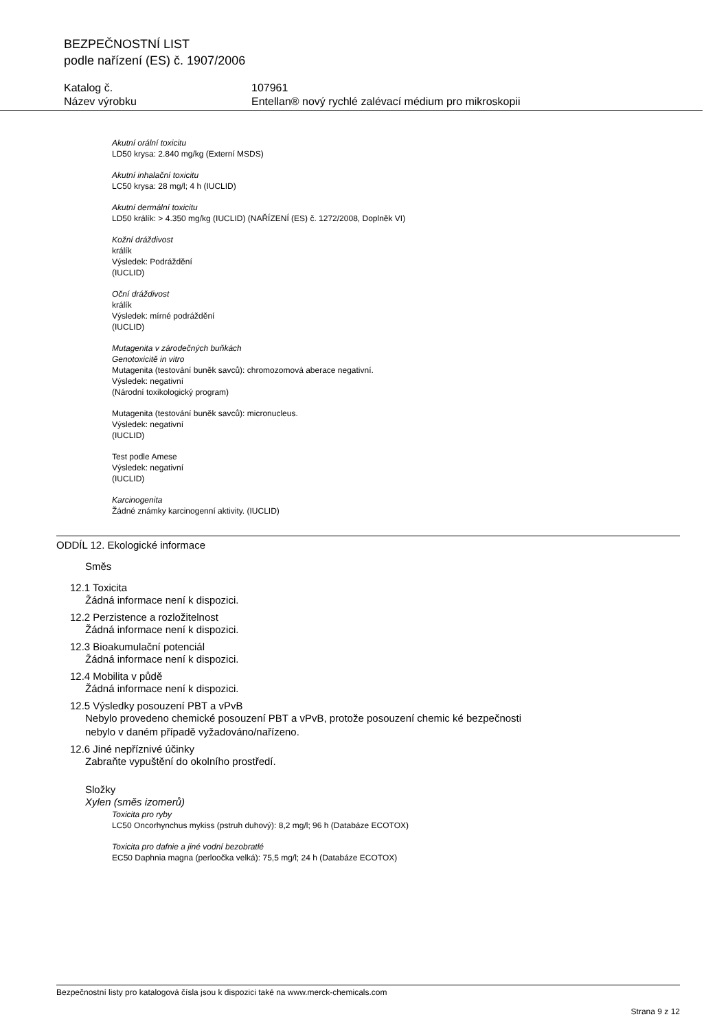BEZPEČNOSTNÍ LIST
podle nařízení (ES) č. 1907/2006
Katalog č. 107961
Název výrobku Entellan® nový rychlé zalévací médium pro mikroskopii
Akutní orální toxicitu
LD50 krysa: 2.840 mg/kg (Externí MSDS)
Akutní inhalační toxicitu
LC50 krysa: 28 mg/l; 4 h (IUCLID)
Akutní dermální toxicitu
LD50 králík: > 4.350 mg/kg (IUCLID) (NAŘÍZENÍ (ES) č. 1272/2008, Doplněk VI)
Kožní dráždivost
králík
Výsledek: Podráždění
(IUCLID)
Oční dráždivost
králík
Výsledek: mírné podráždění
(IUCLID)
Mutagenita v zárodečných buňkách
Genotoxicitě in vitro
Mutagenita (testování buněk savců): chromozomová aberace negativní.
Výsledek: negativní
(Národní toxikologický program)
Mutagenita (testování buněk savců): micronucleus.
Výsledek: negativní
(IUCLID)
Test podle Amese
Výsledek: negativní
(IUCLID)
Karcinogenita
Žádné známky karcinogenní aktivity. (IUCLID)
ODDÍL 12. Ekologické informace
Směs
12.1 Toxicita
Žádná informace není k dispozici.
12.2 Perzistence a rozložitelnost
Žádná informace není k dispozici.
12.3 Bioakumulační potenciál
Žádná informace není k dispozici.
12.4 Mobilita v půdě
Žádná informace není k dispozici.
12.5 Výsledky posouzení PBT a vPvB
Nebylo provedeno chemické posouzení PBT a vPvB, protože posouzení chemic ké bezpečnosti
nebylo v daném případě vyžadováno/nařízeno.
12.6 Jiné nepříznivé účinky
Zabraňte vypuštění do okolního prostředí.
Složky
Xylen (směs izomerů)
Toxicita pro ryby
LC50 Oncorhynchus mykiss (pstruh duhový): 8,2 mg/l; 96 h (Databáze ECOTOX)
Toxicita pro dafnie a jiné vodní bezobratlé
EC50 Daphnia magna (perloočka velká): 75,5 mg/l; 24 h (Databáze ECOTOX)
Bezpečnostní listy pro katalogová čísla jsou k dispozici také na www.merck-chemicals.com
Strana 9 z 12